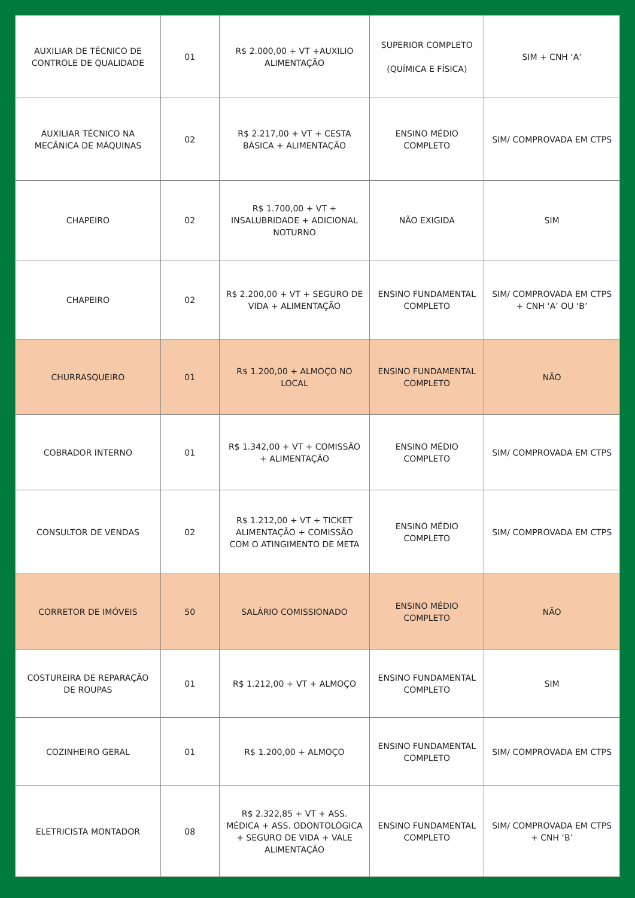| AUXILIAR DE TÉCNICO DE CONTROLE DE QUALIDADE | 01 | R$ 2.000,00 + VT +AUXILIO ALIMENTAÇÃO | SUPERIOR COMPLETO (QUÍMICA E FÍSICA) | SIM + CNH ‘A’ |
| AUXILIAR TÉCNICO NA MECÂNICA DE MÁQUINAS | 02 | R$ 2.217,00 + VT + CESTA BÁSICA + ALIMENTAÇÃO | ENSINO MÉDIO COMPLETO | SIM/ COMPROVADA EM CTPS |
| CHAPEIRO | 02 | R$ 1.700,00 + VT + INSALUBRIDADE + ADICIONAL NOTURNO | NÃO EXIGIDA | SIM |
| CHAPEIRO | 02 | R$ 2.200,00 + VT + SEGURO DE VIDA + ALIMENTAÇÃO | ENSINO FUNDAMENTAL COMPLETO | SIM/ COMPROVADA EM CTPS + CNH ‘A’ OU ‘B’ |
| CHURRASQUEIRO | 01 | R$ 1.200,00 + ALMOÇO NO LOCAL | ENSINO FUNDAMENTAL COMPLETO | NÃO |
| COBRADOR INTERNO | 01 | R$ 1.342,00 + VT + COMISSÃO + ALIMENTAÇÃO | ENSINO MÉDIO COMPLETO | SIM/ COMPROVADA EM CTPS |
| CONSULTOR DE VENDAS | 02 | R$ 1.212,00 + VT + TICKET ALIMENTAÇÃO + COMISSÃO COM O ATINGIMENTO DE META | ENSINO MÉDIO COMPLETO | SIM/ COMPROVADA EM CTPS |
| CORRETOR DE IMÓVEIS | 50 | SALÁRIO COMISSIONADO | ENSINO MÉDIO COMPLETO | NÃO |
| COSTUREIRA DE REPARAÇÃO DE ROUPAS | 01 | R$ 1.212,00 + VT + ALMOÇO | ENSINO FUNDAMENTAL COMPLETO | SIM |
| COZINHEIRO GERAL | 01 | R$ 1.200,00 + ALMOÇO | ENSINO FUNDAMENTAL COMPLETO | SIM/ COMPROVADA EM CTPS |
| ELETRICISTA MONTADOR | 08 | R$ 2.322,85 + VT + ASS. MÉDICA + ASS. ODONTOLÓGICA + SEGURO DE VIDA + VALE ALIMENTAÇÃO | ENSINO FUNDAMENTAL COMPLETO | SIM/ COMPROVADA EM CTPS + CNH ‘B’ |